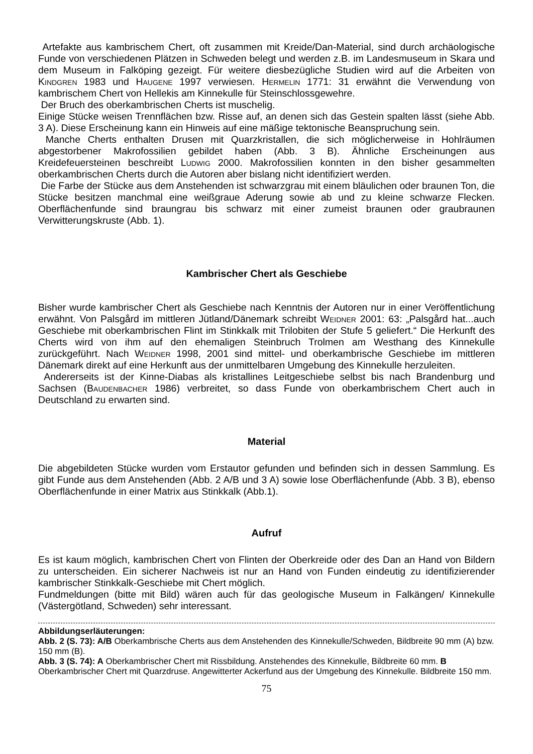Artefakte aus kambrischem Chert, oft zusammen mit Kreide/Dan-Material, sind durch archäologische Funde von verschiedenen Plätzen in Schweden belegt und werden z.B. im Landesmuseum in Skara und dem Museum in Falköping gezeigt. Für weitere diesbezügliche Studien wird auf die Arbeiten von Kindgren 1983 und Haugene 1997 verwiesen. Hermelin 1771: 31 erwähnt die Verwendung von kambrischem Chert von Hellekis am Kinnekulle für Steinschlossgewehre.
Der Bruch des oberkambrischen Cherts ist muschelig.
Einige Stücke weisen Trennflächen bzw. Risse auf, an denen sich das Gestein spalten lässt (siehe Abb. 3 A). Diese Erscheinung kann ein Hinweis auf eine mäßige tektonische Beanspruchung sein.
Manche Cherts enthalten Drusen mit Quarzkristallen, die sich möglicherweise in Hohlräumen abgestorbener Makrofossilien gebildet haben (Abb. 3 B). Ähnliche Erscheinungen aus Kreidefeuersteinen beschreibt Ludwig 2000. Makrofossilien konnten in den bisher gesammelten oberkambrischen Cherts durch die Autoren aber bislang nicht identifiziert werden.
Die Farbe der Stücke aus dem Anstehenden ist schwarzgrau mit einem bläulichen oder braunen Ton, die Stücke besitzen manchmal eine weißgraue Aderung sowie ab und zu kleine schwarze Flecken. Oberflächenfunde sind braungrau bis schwarz mit einer zumeist braunen oder graubraunen Verwitterungskruste (Abb. 1).
Kambrischer Chert als Geschiebe
Bisher wurde kambrischer Chert als Geschiebe nach Kenntnis der Autoren nur in einer Veröffentlichung erwähnt. Von Palsgård im mittleren Jütland/Dänemark schreibt Weidner 2001: 63: „Palsgård hat...auch Geschiebe mit oberkambrischen Flint im Stinkkalk mit Trilobiten der Stufe 5 geliefert.“ Die Herkunft des Cherts wird von ihm auf den ehemaligen Steinbruch Trolmen am Westhang des Kinnekulle zurückgeführt. Nach Weidner 1998, 2001 sind mittel- und oberkambrische Geschiebe im mittleren Dänemark direkt auf eine Herkunft aus der unmittelbaren Umgebung des Kinnekulle herzuleiten.
Andererseits ist der Kinne-Diabas als kristallines Leitgeschiebe selbst bis nach Brandenburg und Sachsen (Baudenbacher 1986) verbreitet, so dass Funde von oberkambrischem Chert auch in Deutschland zu erwarten sind.
Material
Die abgebildeten Stücke wurden vom Erstautor gefunden und befinden sich in dessen Sammlung. Es gibt Funde aus dem Anstehenden (Abb. 2 A/B und 3 A) sowie lose Oberflächenfunde (Abb. 3 B), ebenso Oberflächenfunde in einer Matrix aus Stinkkalk (Abb.1).
Aufruf
Es ist kaum möglich, kambrischen Chert von Flinten der Oberkreide oder des Dan an Hand von Bildern zu unterscheiden. Ein sicherer Nachweis ist nur an Hand von Funden eindeutig zu identifizierender kambrischer Stinkkalk-Geschiebe mit Chert möglich.
Fundmeldungen (bitte mit Bild) wären auch für das geologische Museum in Falkängen/ Kinnekulle (Västergötland, Schweden) sehr interessant.
Abbildungserläuterungen:
Abb. 2 (S. 73): A/B Oberkambrische Cherts aus dem Anstehenden des Kinnekulle/Schweden, Bildbreite 90 mm (A) bzw. 150 mm (B).
Abb. 3 (S. 74): A Oberkambrischer Chert mit Rissbildung. Anstehendes des Kinnekulle, Bildbreite 60 mm. B Oberkambrischer Chert mit Quarzdruse. Angewitterter Ackerfund aus der Umgebung des Kinnekulle. Bildbreite 150 mm.
75